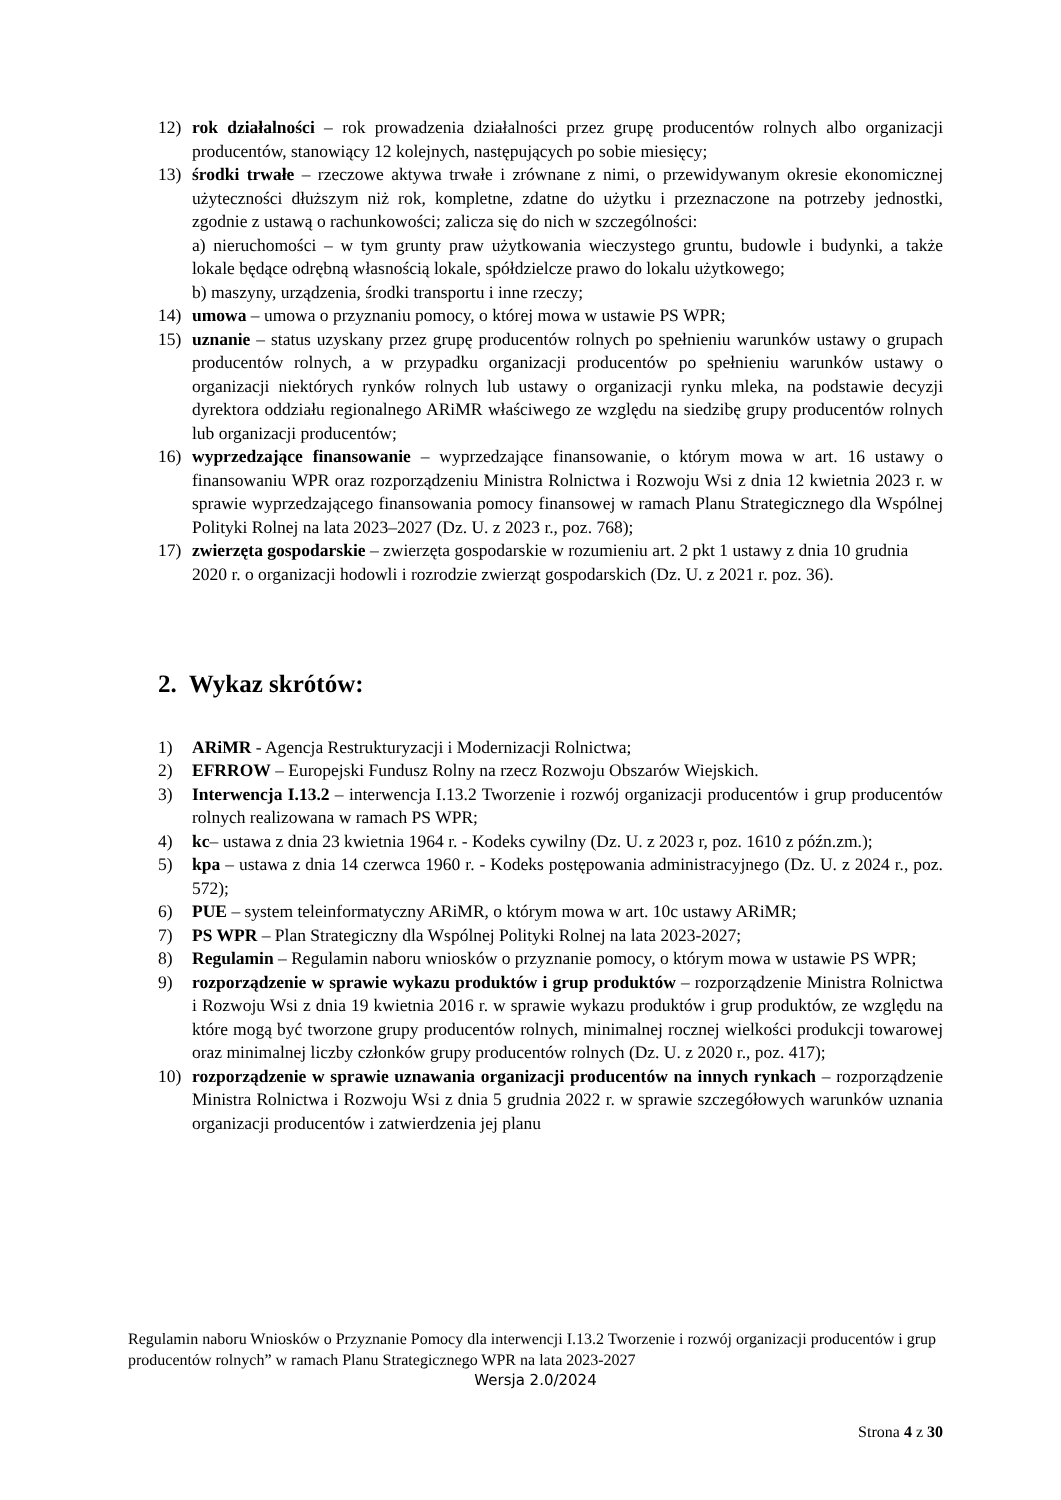12) rok działalności – rok prowadzenia działalności przez grupę producentów rolnych albo organizacji producentów, stanowiący 12 kolejnych, następujących po sobie miesięcy;
13) środki trwałe – rzeczowe aktywa trwałe i zrównane z nimi, o przewidywanym okresie ekonomicznej użyteczności dłuższym niż rok, kompletne, zdatne do użytku i przeznaczone na potrzeby jednostki, zgodnie z ustawą o rachunkowości; zalicza się do nich w szczególności:
a) nieruchomości – w tym grunty praw użytkowania wieczystego gruntu, budowle i budynki, a także lokale będące odrębną własnością lokale, spółdzielcze prawo do lokalu użytkowego;
b) maszyny, urządzenia, środki transportu i inne rzeczy;
14) umowa – umowa o przyznaniu pomocy, o której mowa w ustawie PS WPR;
15) uznanie – status uzyskany przez grupę producentów rolnych po spełnieniu warunków ustawy o grupach producentów rolnych, a w przypadku organizacji producentów po spełnieniu warunków ustawy o organizacji niektórych rynków rolnych lub ustawy o organizacji rynku mleka, na podstawie decyzji dyrektora oddziału regionalnego ARiMR właściwego ze względu na siedzibę grupy producentów rolnych lub organizacji producentów;
16) wyprzedzające finansowanie – wyprzedzające finansowanie, o którym mowa w art. 16 ustawy o finansowaniu WPR oraz rozporządzeniu Ministra Rolnictwa i Rozwoju Wsi z dnia 12 kwietnia 2023 r. w sprawie wyprzedzającego finansowania pomocy finansowej w ramach Planu Strategicznego dla Wspólnej Polityki Rolnej na lata 2023–2027 (Dz. U. z 2023 r., poz. 768);
17) zwierzęta gospodarskie – zwierzęta gospodarskie w rozumieniu art. 2 pkt 1 ustawy z dnia 10 grudnia 2020 r. o organizacji hodowli i rozrodzie zwierząt gospodarskich (Dz. U. z 2021 r. poz. 36).
2. Wykaz skrótów:
1) ARiMR - Agencja Restrukturyzacji i Modernizacji Rolnictwa;
2) EFRROW – Europejski Fundusz Rolny na rzecz Rozwoju Obszarów Wiejskich.
3) Interwencja I.13.2 – interwencja I.13.2 Tworzenie i rozwój organizacji producentów i grup producentów rolnych realizowana w ramach PS WPR;
4) kc– ustawa z dnia 23 kwietnia 1964 r. - Kodeks cywilny (Dz. U. z 2023 r, poz. 1610 z późn.zm.);
5) kpa – ustawa z dnia 14 czerwca 1960 r. - Kodeks postępowania administracyjnego (Dz. U. z 2024 r., poz. 572);
6) PUE – system teleinformatyczny ARiMR, o którym mowa w art. 10c ustawy ARiMR;
7) PS WPR – Plan Strategiczny dla Wspólnej Polityki Rolnej na lata 2023-2027;
8) Regulamin – Regulamin naboru wniosków o przyznanie pomocy, o którym mowa w ustawie PS WPR;
9) rozporządzenie w sprawie wykazu produktów i grup produktów – rozporządzenie Ministra Rolnictwa i Rozwoju Wsi z dnia 19 kwietnia 2016 r. w sprawie wykazu produktów i grup produktów, ze względu na które mogą być tworzone grupy producentów rolnych, minimalnej rocznej wielkości produkcji towarowej oraz minimalnej liczby członków grupy producentów rolnych (Dz. U. z 2020 r., poz. 417);
10) rozporządzenie w sprawie uznawania organizacji producentów na innych rynkach – rozporządzenie Ministra Rolnictwa i Rozwoju Wsi z dnia 5 grudnia 2022 r. w sprawie szczegółowych warunków uznania organizacji producentów i zatwierdzenia jej planu
Regulamin naboru Wniosków o Przyznanie Pomocy dla interwencji I.13.2 Tworzenie i rozwój organizacji producentów i grup producentów rolnych” w ramach Planu Strategicznego WPR na lata 2023-2027
Wersja 2.0/2024
Strona 4 z 30